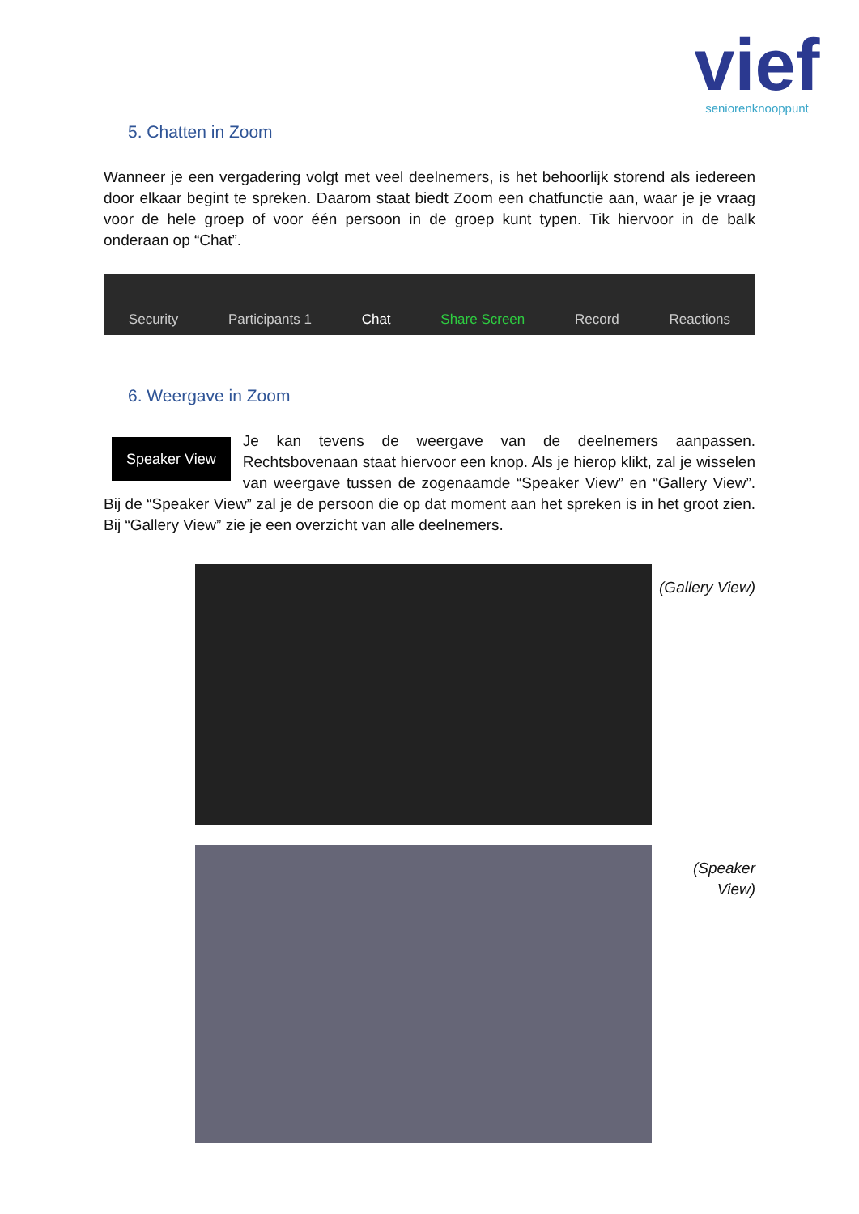vief
seniorenknooppunt
5. Chatten in Zoom
Wanneer je een vergadering volgt met veel deelnemers, is het behoorlijk storend als iedereen door elkaar begint te spreken. Daarom staat biedt Zoom een chatfunctie aan, waar je je vraag voor de hele groep of voor één persoon in de groep kunt typen. Tik hiervoor in de balk onderaan op “Chat”.
Security Participants 1 Chat Share Screen Record Reactions
6. Weergave in Zoom
Speaker View
Je kan tevens de weergave van de deelnemers aanpassen. Rechtsbovenaan staat hiervoor een knop. Als je hierop klikt, zal je wisselen van weergave tussen de zogenaamde “Speaker View” en “Gallery View”. Bij de “Speaker View” zal je de persoon die op dat moment aan het spreken is in het groot zien. Bij “Gallery View” zie je een overzicht van alle deelnemers.
(Gallery View)
(Speaker View)